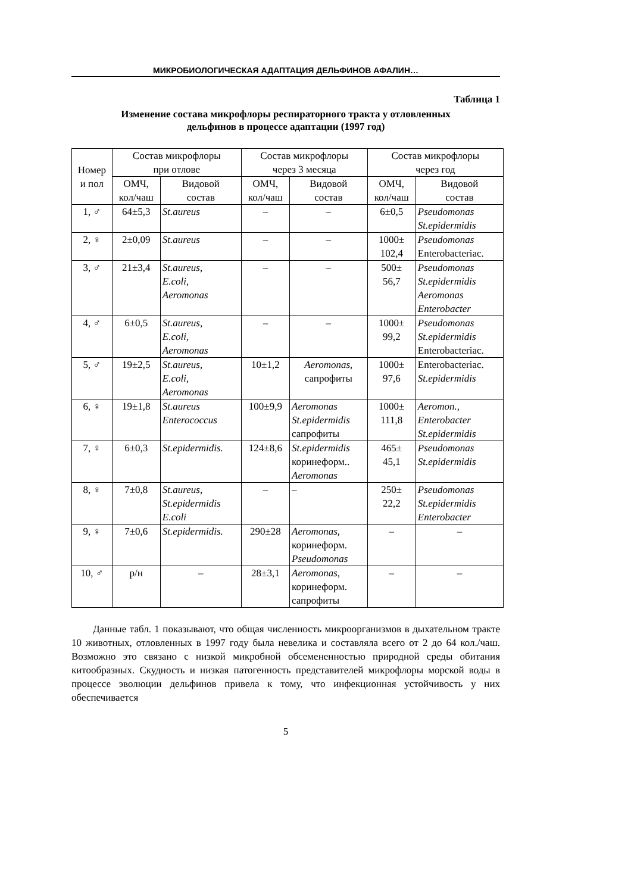МИКРОБИОЛОГИЧЕСКАЯ АДАПТАЦИЯ ДЕЛЬФИНОВ АФАЛИН…
Таблица 1
Изменение состава микрофлоры респираторного тракта у отловленных
дельфинов в процессе адаптации (1997 год)
| Номер и пол | Состав микрофлоры при отлове | | Состав микрофлоры через 3 месяца | | Состав микрофлоры через год | |
| --- | --- | --- | --- | --- | --- | --- |
| | ОМЧ, кол/чаш | Видовой состав | ОМЧ, кол/чаш | Видовой состав | ОМЧ, кол/чаш | Видовой состав |
| 1, ♂ | 64±5,3 | St.aureus | – | – | 6±0,5 | Pseudomonas St.epidermidis |
| 2, ♀ | 2±0,09 | St.aureus | – | – | 1000± 102,4 | Pseudomonas Enterobacteriac. |
| 3, ♂ | 21±3,4 | St.aureus, E.coli, Aeromonas | – | – | 500± 56,7 | Pseudomonas St.epidermidis Aeromonas Enterobacter |
| 4, ♂ | 6±0,5 | St.aureus, E.coli, Aeromonas | – | – | 1000± 99,2 | Pseudomonas St.epidermidis Enterobacteriac. |
| 5, ♂ | 19±2,5 | St.aureus, E.coli, Aeromonas | 10±1,2 | Aeromonas, сапрофиты | 1000± 97,6 | Enterobacteriac. St.epidermidis |
| 6, ♀ | 19±1,8 | St.aureus Enterococcus | 100±9,9 | Aeromonas St.epidermidis сапрофиты | 1000± 111,8 | Aeromon., Enterobacter St.epidermidis |
| 7, ♀ | 6±0,3 | St.epidermidis. | 124±8,6 | St.epidermidis коринеформ.. Aeromonas | 465± 45,1 | Pseudomonas St.epidermidis |
| 8, ♀ | 7±0,8 | St.aureus, St.epidermidis E.coli | – | – | 250± 22,2 | Pseudomonas St.epidermidis Enterobacter |
| 9, ♀ | 7±0,6 | St.epidermidis. | 290±28 | Aeromonas , коринеформ. Pseudomonas | – | – |
| 10, ♂ | р/н | – | 28±3,1 | Aeromonas , коринеформ. сапрофиты | – | – |
Данные табл. 1 показывают, что общая численность микроорганизмов в дыхательном тракте 10 животных, отловленных в 1997 году была невелика и составляла всего от 2 до 64 кол./чаш. Возможно это связано с низкой микробной обсемененностью природной среды обитания китообразных. Скудность и низкая патогенность представителей микрофлоры морской воды в процессе эволюции дельфинов привела к тому, что инфекционная устойчивость у них обеспечивается
5